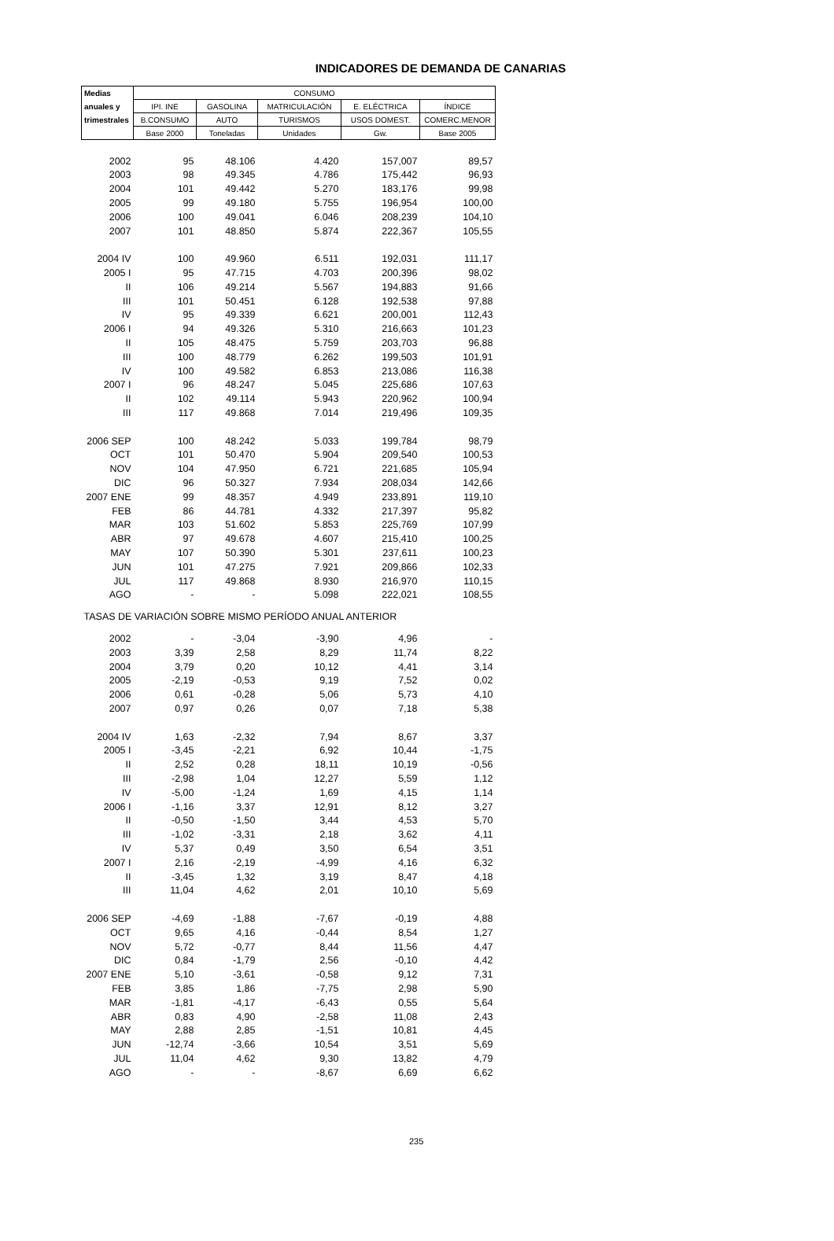INDICADORES DE DEMANDA DE CANARIAS
| Medias | CONSUMO | | | | |
| --- | --- | --- | --- | --- | --- |
| anuales y | IPI. INE | GASOLINA | MATRICULACIÓN | E. ELÉCTRICA | ÍNDICE |
| trimestrales | B.CONSUMO | AUTO | TURISMOS | USOS DOMEST. | COMERC.MENOR |
| | Base 2000 | Toneladas | Unidades | Gw. | Base 2005 |
| 2002 | 95 | 48.106 | 4.420 | 157,007 | 89,57 |
| 2003 | 98 | 49.345 | 4.786 | 175,442 | 96,93 |
| 2004 | 101 | 49.442 | 5.270 | 183,176 | 99,98 |
| 2005 | 99 | 49.180 | 5.755 | 196,954 | 100,00 |
| 2006 | 100 | 49.041 | 6.046 | 208,239 | 104,10 |
| 2007 | 101 | 48.850 | 5.874 | 222,367 | 105,55 |
| 2004 IV | 100 | 49.960 | 6.511 | 192,031 | 111,17 |
| 2005 I | 95 | 47.715 | 4.703 | 200,396 | 98,02 |
| II | 106 | 49.214 | 5.567 | 194,883 | 91,66 |
| III | 101 | 50.451 | 6.128 | 192,538 | 97,88 |
| IV | 95 | 49.339 | 6.621 | 200,001 | 112,43 |
| 2006 I | 94 | 49.326 | 5.310 | 216,663 | 101,23 |
| II | 105 | 48.475 | 5.759 | 203,703 | 96,88 |
| III | 100 | 48.779 | 6.262 | 199,503 | 101,91 |
| IV | 100 | 49.582 | 6.853 | 213,086 | 116,38 |
| 2007 I | 96 | 48.247 | 5.045 | 225,686 | 107,63 |
| II | 102 | 49.114 | 5.943 | 220,962 | 100,94 |
| III | 117 | 49.868 | 7.014 | 219,496 | 109,35 |
| 2006 SEP | 100 | 48.242 | 5.033 | 199,784 | 98,79 |
| OCT | 101 | 50.470 | 5.904 | 209,540 | 100,53 |
| NOV | 104 | 47.950 | 6.721 | 221,685 | 105,94 |
| DIC | 96 | 50.327 | 7.934 | 208,034 | 142,66 |
| 2007 ENE | 99 | 48.357 | 4.949 | 233,891 | 119,10 |
| FEB | 86 | 44.781 | 4.332 | 217,397 | 95,82 |
| MAR | 103 | 51.602 | 5.853 | 225,769 | 107,99 |
| ABR | 97 | 49.678 | 4.607 | 215,410 | 100,25 |
| MAY | 107 | 50.390 | 5.301 | 237,611 | 100,23 |
| JUN | 101 | 47.275 | 7.921 | 209,866 | 102,33 |
| JUL | 117 | 49.868 | 8.930 | 216,970 | 110,15 |
| AGO | - | - | 5.098 | 222,021 | 108,55 |
| TASAS DE VARIACIÓN SOBRE MISMO PERÍODO ANUAL ANTERIOR | | | | | |
| 2002 | - | -3,04 | -3,90 | 4,96 | - |
| 2003 | 3,39 | 2,58 | 8,29 | 11,74 | 8,22 |
| 2004 | 3,79 | 0,20 | 10,12 | 4,41 | 3,14 |
| 2005 | -2,19 | -0,53 | 9,19 | 7,52 | 0,02 |
| 2006 | 0,61 | -0,28 | 5,06 | 5,73 | 4,10 |
| 2007 | 0,97 | 0,26 | 0,07 | 7,18 | 5,38 |
| 2004 IV | 1,63 | -2,32 | 7,94 | 8,67 | 3,37 |
| 2005 I | -3,45 | -2,21 | 6,92 | 10,44 | -1,75 |
| II | 2,52 | 0,28 | 18,11 | 10,19 | -0,56 |
| III | -2,98 | 1,04 | 12,27 | 5,59 | 1,12 |
| IV | -5,00 | -1,24 | 1,69 | 4,15 | 1,14 |
| 2006 I | -1,16 | 3,37 | 12,91 | 8,12 | 3,27 |
| II | -0,50 | -1,50 | 3,44 | 4,53 | 5,70 |
| III | -1,02 | -3,31 | 2,18 | 3,62 | 4,11 |
| IV | 5,37 | 0,49 | 3,50 | 6,54 | 3,51 |
| 2007 I | 2,16 | -2,19 | -4,99 | 4,16 | 6,32 |
| II | -3,45 | 1,32 | 3,19 | 8,47 | 4,18 |
| III | 11,04 | 4,62 | 2,01 | 10,10 | 5,69 |
| 2006 SEP | -4,69 | -1,88 | -7,67 | -0,19 | 4,88 |
| OCT | 9,65 | 4,16 | -0,44 | 8,54 | 1,27 |
| NOV | 5,72 | -0,77 | 8,44 | 11,56 | 4,47 |
| DIC | 0,84 | -1,79 | 2,56 | -0,10 | 4,42 |
| 2007 ENE | 5,10 | -3,61 | -0,58 | 9,12 | 7,31 |
| FEB | 3,85 | 1,86 | -7,75 | 2,98 | 5,90 |
| MAR | -1,81 | -4,17 | -6,43 | 0,55 | 5,64 |
| ABR | 0,83 | 4,90 | -2,58 | 11,08 | 2,43 |
| MAY | 2,88 | 2,85 | -1,51 | 10,81 | 4,45 |
| JUN | -12,74 | -3,66 | 10,54 | 3,51 | 5,69 |
| JUL | 11,04 | 4,62 | 9,30 | 13,82 | 4,79 |
| AGO | - | - | -8,67 | 6,69 | 6,62 |
235